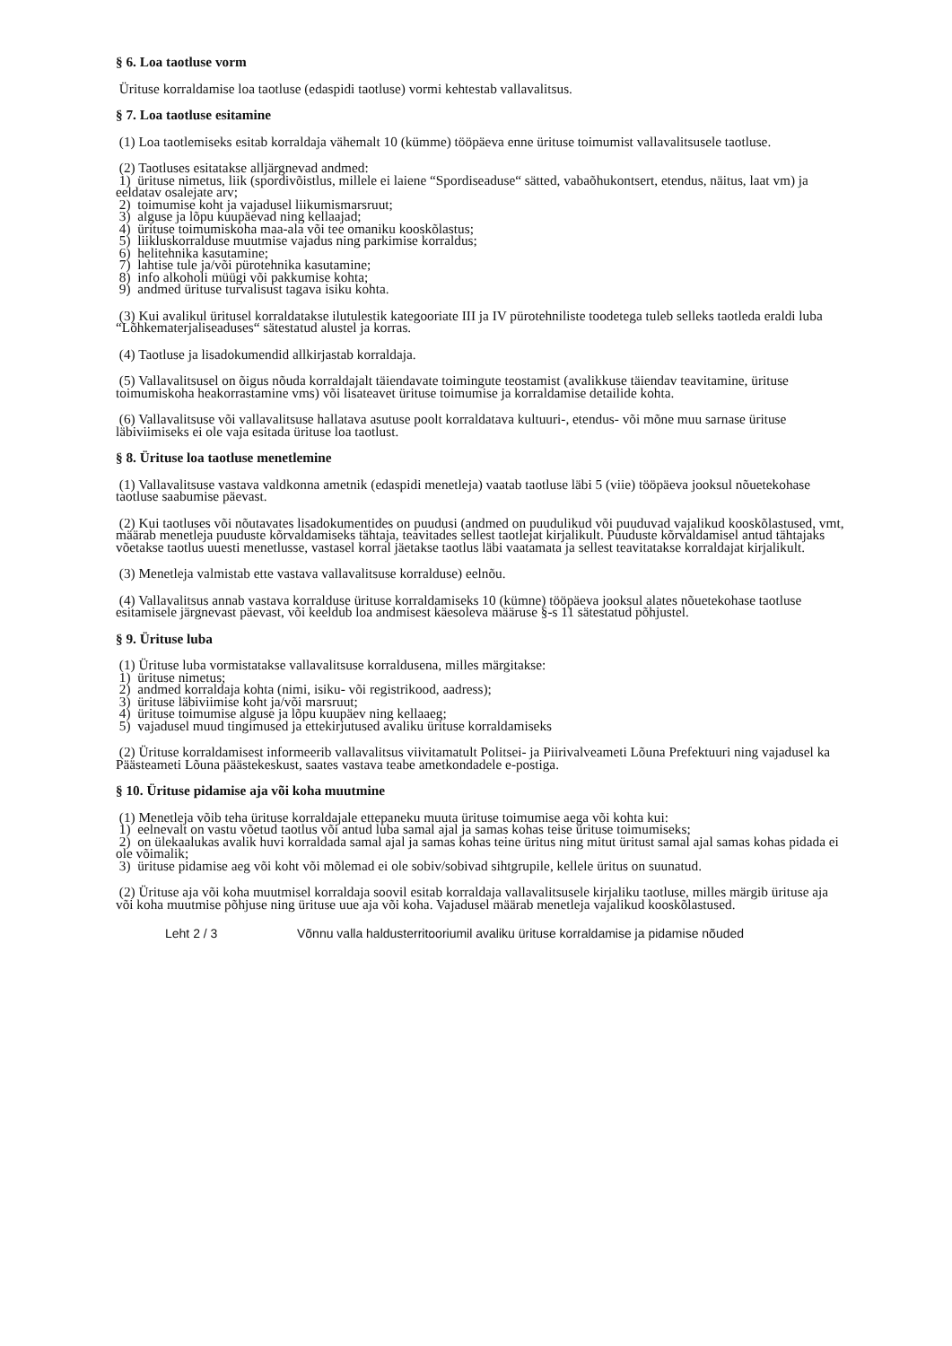§ 6. Loa taotluse vorm
Ürituse korraldamise loa taotluse (edaspidi taotluse) vormi kehtestab vallavalitsus.
§ 7. Loa taotluse esitamine
(1) Loa taotlemiseks esitab korraldaja vähemalt 10 (kümme) tööpäeva enne ürituse toimumist vallavalitsusele taotluse.
(2) Taotluses esitatakse alljärgnevad andmed:
1) ürituse nimetus, liik (spordivõistlus, millele ei laiene “Spordiseaduse“ sätted, vabaõhukontsert, etendus, näitus, laat vm) ja eeldatav osalejate arv;
2) toimumise koht ja vajadusel liikumismarsruut;
3) alguse ja lõpu kuupäevad ning kellaajad;
4) ürituse toimumiskoha maa-ala või tee omaniku kooskõlastus;
5) liikluskorralduse muutmise vajadus ning parkimise korraldus;
6) helitehnika kasutamine;
7) lahtise tule ja/või pürotehnika kasutamine;
8) info alkoholi müügi või pakkumise kohta;
9) andmed ürituse turvalisust tagava isiku kohta.
(3) Kui avalikul üritusel korraldatakse ilutulestik kategooriate III ja IV pürotehniliste toodetega tuleb selleks taotleda eraldi luba “Lõhkematerjaliseaduses“ sätestatud alustel ja korras.
(4) Taotluse ja lisadokumendid allkirjastab korraldaja.
(5) Vallavalitsusel on õigus nõuda korraldajalt täiendavate toimingute teostamist (avalikkuse täiendav teavitamine, ürituse toimumiskoha heakorrastamine vms) või lisateavet ürituse toimumise ja korraldamise detailide kohta.
(6) Vallavalitsuse või vallavalitsuse hallatava asutuse poolt korraldatava kultuuri-, etendus- või mõne muu sarnase ürituse läbiviimiseks ei ole vaja esitada ürituse loa taotlust.
§ 8. Ürituse loa taotluse menetlemine
(1) Vallavalitsuse vastava valdkonna ametnik (edaspidi menetleja) vaatab taotluse läbi 5 (viie) tööpäeva jooksul nõuetekohase taotluse saabumise päevast.
(2) Kui taotluses või nõutavates lisadokumentides on puudusi (andmed on puudulikud või puuduvad vajalikud kooskõlastused, vmt, määrab menetleja puuduste kõrvaldamiseks tähtaja, teavitades sellest taotlejat kirjalikult. Puuduste kõrvaldamisel antud tähtajaks võetakse taotlus uuesti menetlusse, vastasel korral jäetakse taotlus läbi vaatamata ja sellest teavitatakse korraldajat kirjalikult.
(3) Menetleja valmistab ette vastava vallavalitsuse korralduse) eelnõu.
(4) Vallavalitsus annab vastava korralduse ürituse korraldamiseks 10 (kümne) tööpäeva jooksul alates nõuetekohase taotluse esitamisele järgnevast päevast, või keeldub loa andmisest käesoleva määruse §-s 11 sätestatud põhjustel.
§ 9. Ürituse luba
(1) Ürituse luba vormistatakse vallavalitsuse korraldusena, milles märgitakse:
1) ürituse nimetus;
2) andmed korraldaja kohta (nimi, isiku- või registrikood, aadress);
3) ürituse läbiviimise koht ja/või marsruut;
4) ürituse toimumise alguse ja lõpu kuupäev ning kellaaeg;
5) vajadusel muud tingimused ja ettekirjutused avaliku ürituse korraldamiseks
(2) Ürituse korraldamisest informeerib vallavalitsus viivitamatult Politsei- ja Piirivalveameti Lõuna Prefektuuri ning vajadusel ka Päästeameti Lõuna päästekeskust, saates vastava teabe ametkondadele e-postiga.
§ 10. Ürituse pidamise aja või koha muutmine
(1) Menetleja võib teha ürituse korraldajale ettepaneku muuta ürituse toimumise aega või kohta kui:
1) eelnevalt on vastu võetud taotlus või antud luba samal ajal ja samas kohas teise ürituse toimumiseks;
2) on ülekaalukas avalik huvi korraldada samal ajal ja samas kohas teine üritus ning mitut üritust samal ajal samas kohas pidada ei ole võimalik;
3) ürituse pidamise aeg või koht või mõlemad ei ole sobiv/sobivad sihtgrupile, kellele üritus on suunatud.
(2) Ürituse aja või koha muutmisel korraldaja soovil esitab korraldaja vallavalitsusele kirjaliku taotluse, milles märgib ürituse aja või koha muutmise põhjuse ning ürituse uue aja või koha. Vajadusel määrab menetleja vajalikud kooskõlastused.
Leht 2 / 3 Võnnu valla haldusterritooriumil avaliku ürituse korraldamise ja pidamise nõuded